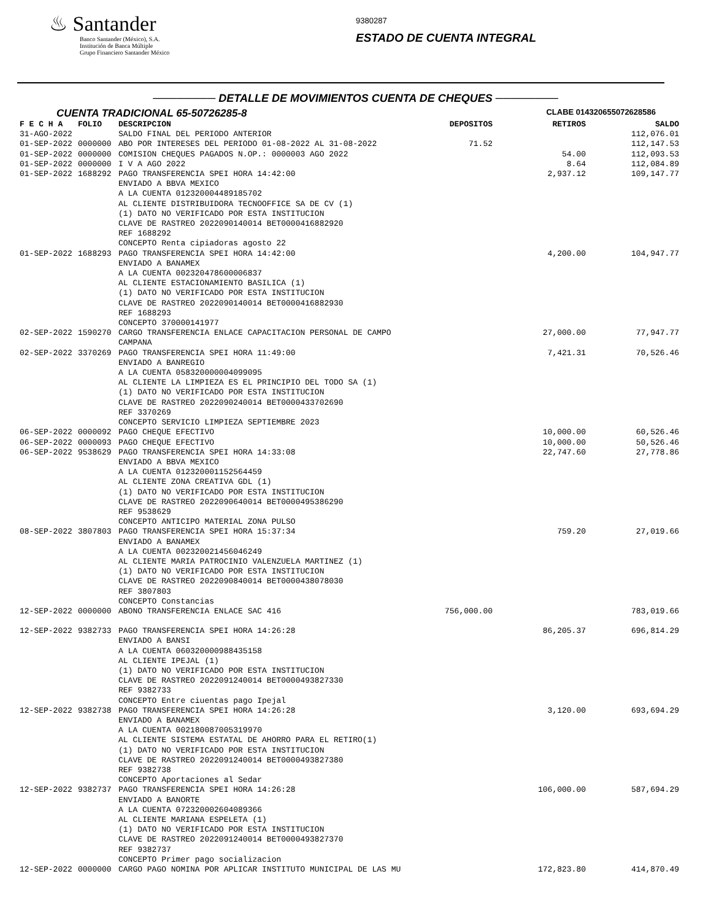♨ Santander
Banco Santander (México), S.A.
Institución de Banca Múltiple
Grupo Financiero Santander México
9380287
ESTADO DE CUENTA INTEGRAL
──────── DETALLE DE MOVIMIENTOS CUENTA DE CHEQUES ────────
CUENTA TRADICIONAL 65-50726285-8 CLABE 014320655072628586
| F E C H A | FOLIO | DESCRIPCION | DEPOSITOS | RETIROS | SALDO |
| --- | --- | --- | --- | --- | --- |
| 31-AGO-2022 | | SALDO FINAL DEL PERIODO ANTERIOR | | | 112,076.01 |
| 01-SEP-2022 | 0000000 | ABO POR INTERESES DEL PERIODO 01-08-2022 AL 31-08-2022 | 71.52 | | 112,147.53 |
| 01-SEP-2022 | 0000000 | COMISION CHEQUES PAGADOS N.OP.: 0000003 AGO 2022 | | 54.00 | 112,093.53 |
| 01-SEP-2022 | 0000000 | I V A AGO 2022 | | 8.64 | 112,084.89 |
| 01-SEP-2022 | 1688292 | PAGO TRANSFERENCIA SPEI HORA 14:42:00 ENVIADO A BBVA MEXICO A LA CUENTA 012320004489185702 AL CLIENTE DISTRIBUIDORA TECNOOFFICE SA DE CV (1) (1) DATO NO VERIFICADO POR ESTA INSTITUCION CLAVE DE RASTREO 2022090140014 BET0000416882920 REF 1688292 CONCEPTO Renta cipiadoras agosto 22 | | 2,937.12 | 109,147.77 |
| 01-SEP-2022 | 1688293 | PAGO TRANSFERENCIA SPEI HORA 14:42:00 ENVIADO A BANAMEX A LA CUENTA 002320478600006837 AL CLIENTE ESTACIONAMIENTO BASILICA (1) (1) DATO NO VERIFICADO POR ESTA INSTITUCION CLAVE DE RASTREO 2022090140014 BET0000416882930 REF 1688293 CONCEPTO 370000141977 | | 4,200.00 | 104,947.77 |
| 02-SEP-2022 | 1590270 | CARGO TRANSFERENCIA ENLACE CAPACITACION PERSONAL DE CAMPO CAMPANA | | 27,000.00 | 77,947.77 |
| 02-SEP-2022 | 3370269 | PAGO TRANSFERENCIA SPEI HORA 11:49:00 ENVIADO A BANREGIO A LA CUENTA 058320000004099095 AL CLIENTE LA LIMPIEZA ES EL PRINCIPIO DEL TODO SA (1) (1) DATO NO VERIFICADO POR ESTA INSTITUCION CLAVE DE RASTREO 2022090240014 BET0000433702690 REF 3370269 CONCEPTO SERVICIO LIMPIEZA SEPTIEMBRE 2023 | | 7,421.31 | 70,526.46 |
| 06-SEP-2022 | 0000092 | PAGO CHEQUE EFECTIVO | | 10,000.00 | 60,526.46 |
| 06-SEP-2022 | 0000093 | PAGO CHEQUE EFECTIVO | | 10,000.00 | 50,526.46 |
| 06-SEP-2022 | 9538629 | PAGO TRANSFERENCIA SPEI HORA 14:33:08 ENVIADO A BBVA MEXICO A LA CUENTA 012320001152564459 AL CLIENTE ZONA CREATIVA GDL (1) (1) DATO NO VERIFICADO POR ESTA INSTITUCION CLAVE DE RASTREO 2022090640014 BET0000495386290 REF 9538629 CONCEPTO ANTICIPO MATERIAL ZONA PULSO | | 22,747.60 | 27,778.86 |
| 08-SEP-2022 | 3807803 | PAGO TRANSFERENCIA SPEI HORA 15:37:34 ENVIADO A BANAMEX A LA CUENTA 002320021456046249 AL CLIENTE MARIA PATROCINIO VALENZUELA MARTINEZ (1) (1) DATO NO VERIFICADO POR ESTA INSTITUCION CLAVE DE RASTREO 2022090840014 BET0000438078030 REF 3807803 CONCEPTO Constancias | | 759.20 | 27,019.66 |
| 12-SEP-2022 | 0000000 | ABONO TRANSFERENCIA ENLACE SAC 416 | 756,000.00 | | 783,019.66 |
| 12-SEP-2022 | 9382733 | PAGO TRANSFERENCIA SPEI HORA 14:26:28 ENVIADO A BANSI A LA CUENTA 060320000988435158 AL CLIENTE IPEJAL (1) (1) DATO NO VERIFICADO POR ESTA INSTITUCION CLAVE DE RASTREO 2022091240014 BET0000493827330 REF 9382733 CONCEPTO Entre ciuentas pago Ipejal | | 86,205.37 | 696,814.29 |
| 12-SEP-2022 | 9382738 | PAGO TRANSFERENCIA SPEI HORA 14:26:28 ENVIADO A BANAMEX A LA CUENTA 002180087005319970 AL CLIENTE SISTEMA ESTATAL DE AHORRO PARA EL RETIRO(1) (1) DATO NO VERIFICADO POR ESTA INSTITUCION CLAVE DE RASTREO 2022091240014 BET0000493827380 REF 9382738 CONCEPTO Aportaciones al Sedar | | 3,120.00 | 693,694.29 |
| 12-SEP-2022 | 9382737 | PAGO TRANSFERENCIA SPEI HORA 14:26:28 ENVIADO A BANORTE A LA CUENTA 072320002604089366 AL CLIENTE MARIANA ESPELETA (1) (1) DATO NO VERIFICADO POR ESTA INSTITUCION CLAVE DE RASTREO 2022091240014 BET0000493827370 REF 9382737 CONCEPTO Primer pago socializacion | | 106,000.00 | 587,694.29 |
| 12-SEP-2022 | 0000000 | CARGO PAGO NOMINA POR APLICAR INSTITUTO MUNICIPAL DE LAS MU | | 172,823.80 | 414,870.49 |